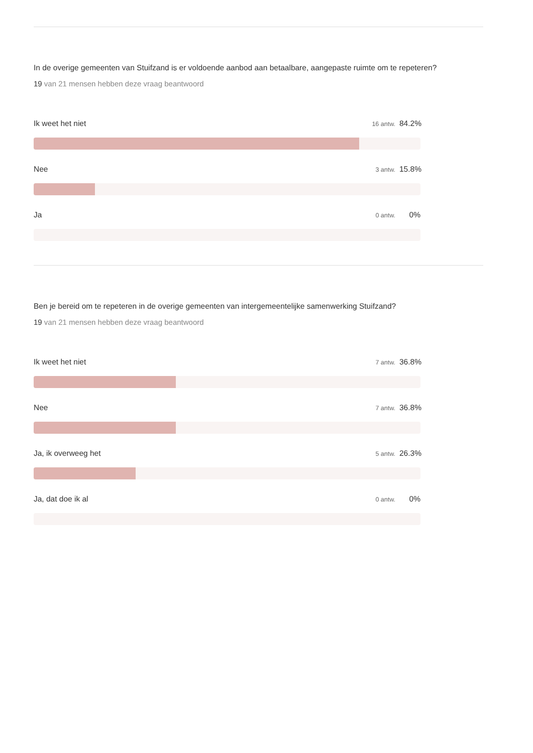In de overige gemeenten van Stuifzand is er voldoende aanbod aan betaalbare, aangepaste ruimte om te repeteren?
19 van 21 mensen hebben deze vraag beantwoord
Ik weet het niet 16 antw. 84.2%
Nee 3 antw. 15.8%
Ja 0 antw. 0%
Ben je bereid om te repeteren in de overige gemeenten van intergemeentelijke samenwerking Stuifzand?
19 van 21 mensen hebben deze vraag beantwoord
Ik weet het niet 7 antw. 36.8%
Nee 7 antw. 36.8%
Ja, ik overweeg het 5 antw. 26.3%
Ja, dat doe ik al 0 antw. 0%